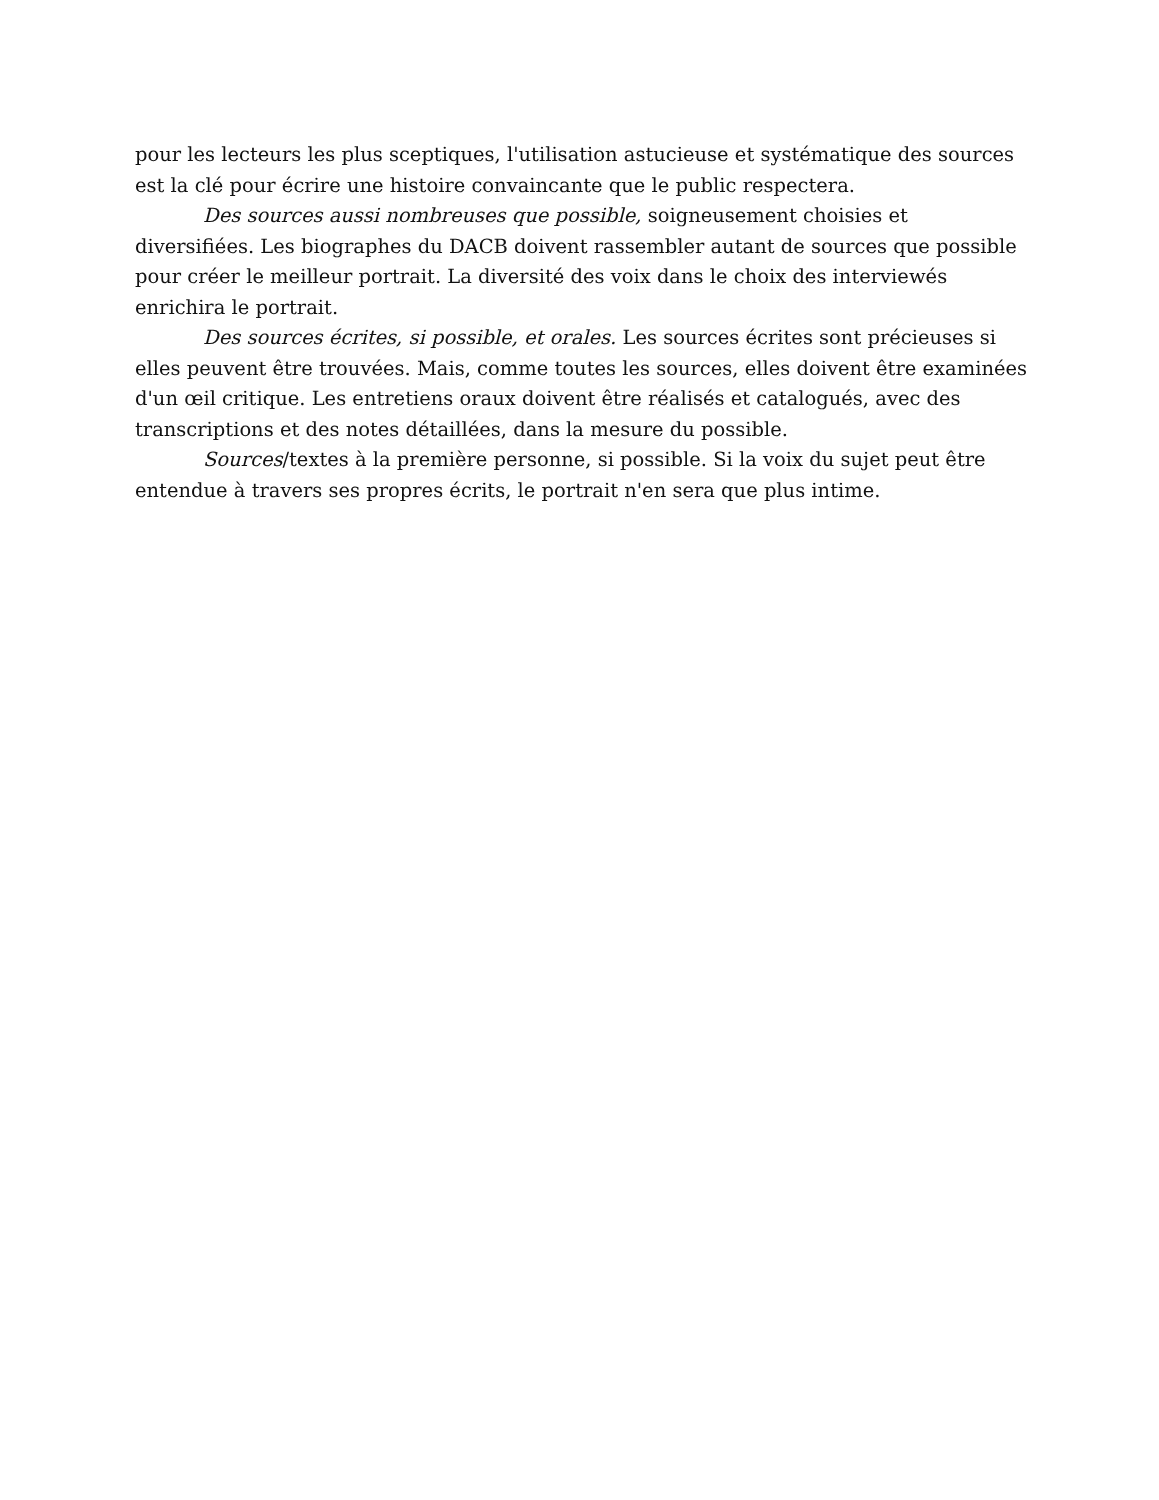pour les lecteurs les plus sceptiques, l'utilisation astucieuse et systématique des sources est la clé pour écrire une histoire convaincante que le public respectera.
Des sources aussi nombreuses que possible, soigneusement choisies et diversifiées. Les biographes du DACB doivent rassembler autant de sources que possible pour créer le meilleur portrait. La diversité des voix dans le choix des interviewés enrichira le portrait.
Des sources écrites, si possible, et orales. Les sources écrites sont précieuses si elles peuvent être trouvées. Mais, comme toutes les sources, elles doivent être examinées d'un œil critique. Les entretiens oraux doivent être réalisés et catalogués, avec des transcriptions et des notes détaillées, dans la mesure du possible.
Sources/textes à la première personne, si possible. Si la voix du sujet peut être entendue à travers ses propres écrits, le portrait n'en sera que plus intime.